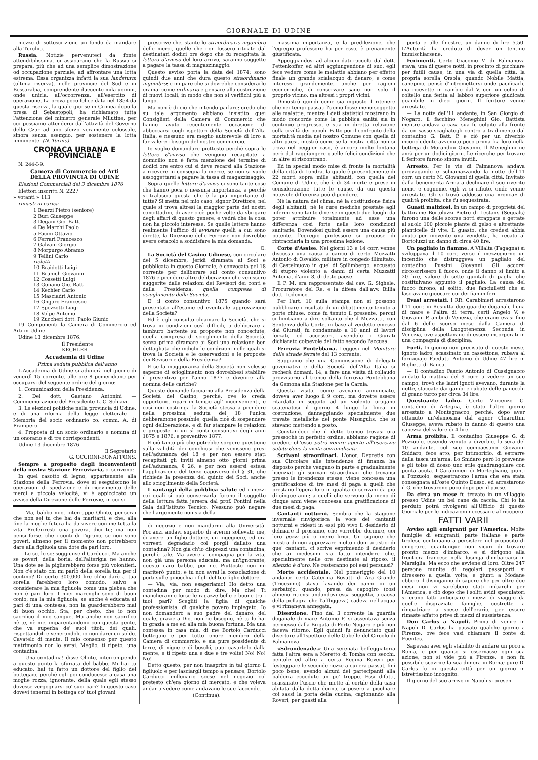GIORNALE DI UDINE
mezzo di sottoscrizioni, un fondo da mandare alla Turchia.
Russia. Notizie pervenuteci da fonte attendibilissima, ci assicurano che la Russia si prepara, più che ad una semplice dimostrazione od occupazione parziale, ad affrontare una lotta estrema. Essa organizza infatti la sua landsturm (ultima riserva), nelle provincie del Sud e in Bessarabia, comprendente duecento mila uomini, onde unirla, all'occorrenza, all'esercito di operazione. La prova poco felice data nel 1854 da questa riserva, la quale giunse in Crimea dopo la presa di Sebastopoli, ha richiamato tutta l'attenzione del ministro generale Milutine, per cui possiamo attenderci dall'attività del Governo dello Czar ad uno sforzo veramente colossale, sinora senza esempio, per sostenere la lotta imminente. (N. Torino)
CRONACA URBANA E PROVINCIALE
N. 244-I-9.
Camera di Commercio ed Arti
DELLA PROVINCIA DI UDINE
Elezioni Commerciali del 3 dicembre 1876
Elettori inscritti N. 2227
» votanti » 113
rimasti in carica
1 Bearzi Pietro (seniore)
2 Buri Giuseppe
3 Degani Gio. Batt.
4 De Marchi Paolo
5 Facini Ottavio
6 Ferrari Francesco
7 Galvani Giorgio
8 Morpurgo Abramo
9 Tellini Carlo
rieletti
10 Braidotti Luigi
11 Brunich Giovanni
12 Cossetti Luigi
13 Gonano Gio. Batt
14 Kechler Carlo
15 Masciadri Antonio
16 Ongaro Francesco
17 Spezzotti Luigi
18 Volpe Antonio
19 Zuccheri dott. Paolo Giunio
19 Componenti la Camera di Commercio ed Arti in Udine.
Udine 13 dicembre 1876.
Il Presidente
KECHLER
Accademia di Udine
Prima seduta pubblica dell'anno
L'Accademia di Udine si adunerà nel giorno di venerdì 15 corrente, alle ore 8 pomeridiane per occuparsi del seguente ordine del giorno:
1. Comunicazioni della Presidenza.
2. Del dott. Gaetano Antonini — Commemorazione del Presidente L. C. Schiavi.
3. Le elezioni politiche nella provincia di Udine, e di una riforma della legge elettorale — Memoria del socio ordinario co. comm. A. di Prampero.
4. Proposta di un socio ordinario e nomina di un onorario e di tre corrispondenti.
Udine 13 dicembre 1876
Il Segretario
G. OCCIONI-BONAFFONS.
Sempre a proposito degli inconvenienti della nostra Stazione Ferroviaria, ci scrivono:
In quel casotto di legno, appartenente alla Stazione della Ferrovia, dove si eseguiscono le operazioni di spedizione e di ricevimento delle merci a piccola velocità, vi è appiccicato un avviso della Direzione delle Ferrovie, in cui si
— Ma, babbo mio, interruppe Olinto, penserai che non sei tu che hai da maritarti, e che, alla fine la moglie futura ha da vivere con me tutta la vita. Preferiresti una povera, dici tu; ma non pensi forse, che i conti di Tigrano, se non sono poveri, almeno per il momento non potrebbero dare alla figliuola una dote da pari loro.
— Lo so, lo so; soggiunse il Carducci. Ma anche se poveri, della boria, dell'alterigia ne hanno. Una dote se la piglierebbero forse più volontieri. Non c'è stato chi mi parlò della sorella tua per il contino? Di certo 300,000 lire ch'io darò a tua sorella farebbero loro comodo, salvo a considerare la mia figliuola come una plebea che non è pari loro. I miei marenghi sono di buon conio; ma la mia figliuola, se anche è educata al pari di una contessa, non la guarderebbero mai di buon occhio. Sta, per cheto, che io non sacrifico il mio sangue. Ma anche non sacrifico nè te, nè me, imparentandomi con questa gente, che va superba de' suoi titoli, dei quali, rispettandoli e venerandoli, io non darei un soldo. Cavatelo di mente. Il mio consenso per questo matrimonio non lo avrai. Meglio, ti ripeto, una contadina.
— Una contadina! disse Olinto, interrompendo a questo punto la sfuriata del babbo. Mi hai tu educato, hai tu fatto un dottore del figlio del bottegaio, perchè egli poi conducesse a casa una moglie rozza, ignorante, della quale egli stesso dovesse vergognarsi co' suoi pari? In questo caso dovevi tenermi in bottega co' tuoi giovani
prescrive che, stante lo straordinario ingombro delle merci, quelle che non fossero ritirate dal destinatari dodici ore dopo che fu recapitata la lettera d'avviso del loro arrivo, saranno soggette a pagare la tassa di magazzinaggio.
Questo avviso porta la data del 1874; sono quindi due anni che dura questo straordinario ingombro; e mi pare che si dovrebbe considerarlo oramai come ordinario e pensare alla costruzione di nuovi locali, in modo che non si verifichi più a lungo.
Ma non è di ciò che intendo parlare; credo che su tale argomento abbiano insistito quei Consiglieri della Camera di Commercio che hanno avuto recentemente occasione di abboccarsi cogli ispettori della Società dell'Alta Italia, e nessuno era meglio autorevole di loro a far valere i bisogni del nostro commercio.
Io voglio domandare piuttosto perchè sopra le lettere d'avviso che vengono recapitate a domicilio non è fatta menzione del termine di dodici ore entro cui si deve recarsi alla Stazione a ricevere in consegna la merce, se non si vuole assoggettarsi a pagare la tassa di magazzinaggio.
Sopra quelle lettere d'avviso ci sono tante cose che hanno poca o nessuna importanza, e perchè si tralascia questa che è la più importante di tutte? Si metta nel mio caso, signor Direttore, nel quale si trova altresì la maggior parte dei nostri concittadini, di aver cioè poche volte da sbrigare degli affari di questo genere, e vedrà che la cosa non ha piccolo interesse. Se quelle lettere hanno realmente l'ufficio di avvisare quelli a cui sono dirette, la Direzione delle Ferrovie non dovrebbe avere ostacolo a soddisfare la mia domanda.
O.
La Società del Casino Udinese, con circolare del 5 dicembre, jeridì diramata ai Soci e pubblicata in questo Giornale, è convocata pel 18 corrente per deliberare sul conto consuntivo 1876 e prendere altre deliberazioni che venissero suggerite dalle relazioni dei Revisori dei conti e dalla Presidenza, quella compresa di scioglimento della Società.
E' il conto consuntivo 1875 quando sarà presentato all'esame ed eventuale approvazione della Società?
Ed è egli consulto chiamare la Società, che si trova in condizioni così difficili, a deliberare a tamburo battente su proposte non conosciute, quella compresa di scioglimento della Società, senza prima diramare ai Soci una relazione ben dettagliata che indichi le condizioni nelle quali si trova la Società e le osservazioni e le proposte dei Revisori e della Presidenza?
E se la maggioranza della Società non volesse saperne di scioglimento non dovrebbesi stabilire il preventivo per l'anno 1877 e divenire alla nomina delle cariche?
Queste domande facciamo alla Presidenza della Società del Casino, perchè, ove lo creda opportuno, ripari in tempo agl' inconvenienti, e così non costringa la Società stessa a prendere nella prossima seduta del 18 l'unica deliberazione possibile, quella cioè di sospendere ogni deliberazione, e di far stampare le relazioni e proposte in un sì conti consuntivi degli anni 1875 e 1876, e preventivo 1877.
E ciò tanto più che potrebbe sorgere questione sulla validità dei conchiusi che venissero presi nell'adunanza del 18 e per non essere stati recapitati gli inviti almeno otto giorni prima dell'adunanza, § 26, e per non essersi estesa l'applicazione del terzo capoverso del § 31, che richiede la presenza del quinto dei Soci, anche allo scioglimento della Società.
I vantaggi della pubblica salute ed i mezzi coi quali si può conservarla furono il soggetto della lettura fatta jersera dal prof. Pontini nella Sala dell'Istituto Tecnico. Nessuno può negare che l'argomento non sia della
di negozio e non mandarmi alla Università. Poc'anzi andavi superbo di avermi sollevato me, di avere un figlio dottore, un ingegnere, ed ora vorresti degradarlo col porgli dallato una contadina? Non già ch'io disprezzi una contadina, perchè tale. Ma avere a compagna per la vita, non già una persona educata, ma un'ignorante, questo caro babbo, poi no. Piuttosto non mi mariterò punto; e tu non avrai la consolazione di porti sulle ginocchia i figli del tuo figlio dottore.
— Via, via, non esageriamo! Ho detto una contadina per modo di dire. Ma che! Ti mancheranno forse le ragazze belle e buone tra i tuoi pari? Scegliti la figlia di qualche professionista, di qualche povero impiegato. Io non domanderò a suo padre del danaro, del quale, grazie a Dio, non ho bisogno, nè tu lo hai in grazia a me ed alla mia buona fortuna. Ma una contessa in casa mia, di me Bortolo Carducci bottegaio e per tutto onore membro della Camera di commercio, e sia pure possidente di terre, di vigne e di boschi, puoi cavartelo dalla mente, e ti ripeto una e due e tre volte! No! No! No!
Detto questo, per non inasprire in tal giorno il figliuolo e per lasciargli tempo a pensare, Bortolo Carducci millonario scese nel negozio col pretesto ch'era giorno di mercato, e che voleva andar a vedere come andavano le sue faccende.
(Continua).
massima importanza, e la predilezione, che l'egregio professore ha per esso, è pienamente giustificata.
Appoggiandosi ad alcuni dati raccolti dal dott. Pettenkoffer, ed altri aggiungendone di suo, egli fece vedere come le malattie abbiano per effetto finale un grande scialacquo di denaro, e come interessi grandemente, anche per ragioni economiche, di conservare sano non solo il proprio vicino, ma altresì i propri vicini.
Dimostrò quindi come sia ingiusto il ritenere che nei tempi passati l'uomo fosse meno soggetto alle malattie, mentre i dati statistici mostrano in modo concorde come la pubblica sanità sia in continuo progresso, e stia in diretta relazione colla civiltà dei popoli. Fatto poi il confronto della mortalità media nel nostro Comune con quella di altri paesi, mostrò come se la nostra città non si trova nel peggior caso, è ancora molto lontana però dal raggiungere quelle felici condizioni che in altre si riscontrano.
Ed in special modo mise di fronte la mortalità della città di Londra, la quale è presentemente di 22 morti sopra mille abitanti, con quella del Comune di Udine, che è di 34 morti; e prese in considerazione tutte le cause, da cui questa notevole differenza può dipendere.
Nè la natura del clima, nè la costituzione fisica degli abitanti, nè le cure mediche prestate agli infermi sono tanto diverse in questi due luoghi da poter attribuire totalmente ad esse una differenza così forte nelle loro condizioni sanitarie. Dovendosi quindi essere una causa più potente, l'egregio professore si propose di rintracciarla in una prossima lezione.
Corte d'Assise. Nei giorni 13 e 14 corr. venne discussa una causa a carico di certo Muzzatti Antonio di Osvaldo, militare in congedo illimitato, di Castelnuovo in quel di Spilimbergo, accusato di stupro violento a danni di certa Muzzatti Antonia, d'anni 8, di detto paese.
Il P. M. era rappresentato dal cav. G. Sighele, Procuratore del Re, e la difesa dall'avv. Billia dott. Lodovico.
Per l'art. 10 sulla stampa non si possono pubblicare i risultati di un dibattimento tenuto a porte chiuse, come fu tenuto il presente, percui ci limitiamo a dire soltanto che il Muzzatti, con Sentenza della Corte, in base al verdetto emesso dai Giurati, fu condannato a 10 anni di lavori forzati, ed accessori, avendolo i Giurati dichiarato colpevole del fatto secondo l'accusa.
Ferrovia Pontebbana. Leggesi nel Monitore delle strade ferrate del 13 corrente:
Sappiamo che una Commissione di delegati governativi e della Società dell'Alta Italia si recherà domani, 14, a fare una visita di collaudo provvisorio al tronco della ferrovia Pontebbana da Gemona alla Stazione per la Carnia.
Questa visita, come avevamo annunciato, doveva aver luogo il 9 corr., ma dovette essere ritardata in seguito ad un violento uragano scatenatosi il giorno 4 lungo la linea in costruzione, danneggiando specialmente due travate metalliche del ponte Missigulis, che si stavano mettendo a posto.
Constandoci che il detto tronco trovasi ora pressochè in perfetto ordine, abbiamo ragione di credere ch'esso potrà venire aperto all'esercizio subito dopo la visita sovraindicata.
Scrivani straordinari. L'onor. Depretis con sua Circolare alle intendenze di finanza ha disposto perchè vengano in parte e gradualmente licenziati gli scrivani straordinari che trovansi presso le intendenze stesse; viene concessa una gratificazione di tre mesi di paga a quelli che prestano l'opera loro in qualità di scrivani da più di cinque anni; a quelli che servono da meno di cinque anni viene concessa una gratificazione di due mesi di paga.
Cantanti notturni. Sembra che la stagione invernale rinvigorisca la voce dei cantanti notturni e ridesti in essi più vivo il desiderio di deliziare il prossimo, che vorrebbe dormire, coi loro pezzi più o meno lirici. Un signore che mostra di non apprezzare molto i doni artistici di que' cantanti, ci scrive esprimendo il desiderio che ai medesimi sia fatto intendere che, specialmente nelle ore destinate al riposo, il silenzio è d'oro. Ne resteranno poi essi persuasi?
Morte accidentale. Nel pomeriggio del 10 andante certa Caterina Bosutti di Ara Grande (Tricesimo) stava lavando dei panni in un serbatojo, quando, presa da capogiro (così almeno ritiensi andandovi essa soggetta, a causa della pellagra che l'affliggeva) cadeva nell'acqua e vi rimaneva annegata.
Diserzione. Fino dal 3 corrente la guardia doganale di mare Antonio F. si assentava senza permesso dalla Brigata di Porto Nogaro e più non faceva ritorno. Egli quindi fu denunciato qual disertore all'Ispettore delle Gabelle del Circolo di Palmanova.
«Sdrondenade.» Una serenata beffeggiatoria fatta l'altra sera a Meretto di Tomba con secchi, pentole ed altro a certa Regina Roveri per festeggiare le seconde nozze a cui era passat, finì poco bene, avendo alcuni dei partecipanti alla baldoria ecceduto un po' troppo. Essi difatti, scassinato l'uscio che mette al cortile della casa abitata dalla detta donna, si posero a picchiare coi sassi la porta della cucina, cagionando alla Roveri, per guasti alla
porta e alle finestre, un danno di lire 5.50. L'Autorità ha creduto di dover un tentino immischiarsene.
Ferimenti. Certo Giacomo V. di Palmanova stava, una di queste notti, in procinto di picchiare per futili cause, in una via di quella città, la propria sorella Orsola, quando Nobile Mattia, canepino, pensò d'intromettersi onde pacificarli, ma ricevette in cambio dal V. con un colpo di coltello una ferita al labbro superiore giudicata guaribile in dieci giorni. Il feritore venne arrestato.
— La notte dell'11 andante, in San Giorgio di Nogaro, il facchino Meneghini Gio. Battista mentre andava a casa sua fu colpito alla fronte da un sasso scagliatogli contro a tradimento dal contadino G. Batt. P. e ciò per un diverbio inconcludente avvenuto poco prima fra loro nella bottega di Morandini Giovanni. Il Meneghini ne avrà per un dodici giorni. Le ricerche per trovare il feritore furono sinora inutili.
Arresto. Per le vie di Palmanova andava girovagando e schiamazzando la notte dell'11 corr. un certo M. Giovanni di quella città. Invitato dalla benemerita Arma a declinare il suo riverito nome e cognome, egli vi si rifiutò, onde venne arrestato. Gli si trovò addosso una «ronca» di qualità proibita, che fu sequestrata.
Guasti maliziosi. In un campo di proprietà del battirame Bortoluzzi Pietro di Lestans (Sequals) furono una delle scorse notti strappate e gettate al suolo 100 piccole piante di gelso e altrettante pianticelle di vite. Il guasto, che credesi abbia avuto per movente una vendetta, ha recato al Bortoluzzi un danno di circa 40 lire.
Un pagliaio in fiamme. A Villalta (Fagagna) si sviluppava il 10 corr. verso il mezzogiorno un incendio che distruggeva un pagliaio del contadino Pussini Giovanni. Gli accorsi circoscrissero il fuoco, onde il danno si limitò a 20 lire, valore di sette quintali di paglia che costituivano appunto il pagliaio. La causa del fuoco furono, al solito, due fanciulletti che si lasciavano giuocare coi dei fiammiferi.
Evasi arrestati. I RR. Carabinieri arrestarono l'11 corr. in Resiutta due guardie doganali, l'una di mare e l'altra di terra, certi Angelo V. e Giovanni P. ambi di Venezia, che erano evasi fino dal 6 dello scorso mese dalla Camera di disciplina della Luogotenenza Seconda in Venezia, ove aspettavano di essere incorporati in una compagnia di disciplina.
Furti. In giorno non precisato di questo mese, ignoto ladro, scassinato un cassettone, rubava al fornaciajo Faedutti Antonio di Udine 47 lire in Biglietti di Banca.
— Il contadino Fascio Antonio di Cussignacco andato la mattina del 9 corr. a vedere un suo campo, trovò che ladri ignoti avevano, durante la notte, staccate dai gambi e rubate delle panocchi di grano turco per circa 34 lire.
Questuante ladro. Certo Vincenzo C. contadino di Artegna, è stato l'altro giorno arrestato a Montegnacco, perchè, dopo aver ottenuto un'elemosina dal signor Chiaruttini Giuseppe, aveva rubato in danno di questo una capezza del valore di 4 lire.
Arma proibita. Il contadino Giuseppe G. di Pozzuolo, essendo venuto a diverbio, la sera del 10 andante, col suo compaesano Giovanni Snidaro, fece atto, per intimorirlo, di estrarre dalla tasca un'arma. Lo Snidaro però lo prevenne e gli tolse di dosso uno stile quadrangolare con punta acuta. I Carabinieri di Mortegliano, giunti a Pozzuolo, sequestrarono l'arma che era stata consegnata all'oste Quinto Dusso, ed arrestarono il G. che trovarono poco dopo per il paese.
Da circa un mese fu trovato in un villaggio presso Udine un bel cane da caccia. Chi lo ha perduto potrà rivolgersi all'Ufficio di questo Giornale per le indicazioni necessarie al ricupero.
FATTI VARII
Avviso agli emigranti per l'America. Molte famiglie di emigranti, parte italiane e parte tirolesi, continuano a persistere nel proposito di emigrare, quantunque non sicuri di trovare pronto mezzo d'imbarco, e si dirigono alla frontiera francese nella lusinga d'imbarcarsi in Marsiglia. Ma ecco che avviene di loro. Oltre 247 persone munite di regolari passaporti si diressero a quella volta, e giunti a Modane ebbero il disinganno di sapere che per oltre due mesi non vi sarebbero stati imbarchi per l'America, e ciò dopo che i soliti avidi speculatori si erano fatti anticipare i mezzi di viaggio da quelle disgraziate famiglie, costrette a rimpatriare a spese dell'erario, per essere rimaste affatto prive di mezzi di sussistenza.
Don Carlos a Napoli. Prima di venire in Napoli D. Carlos ha passato qualche giorno a Firenze, ove fece vasi chiamare il conte di Fuentes.
Sapevasi aver egli stabilito di andare un poco a Roma, e per quanto si osservasse ogni sua azione, non si vide più a Firenze, e non fu possibile scovrire la sua dimora in Roma; pure D. Carlos fu in questa città per un giorno in istrettissimo incognito.
Il giorno del suo arrivo in Napoli si presen-